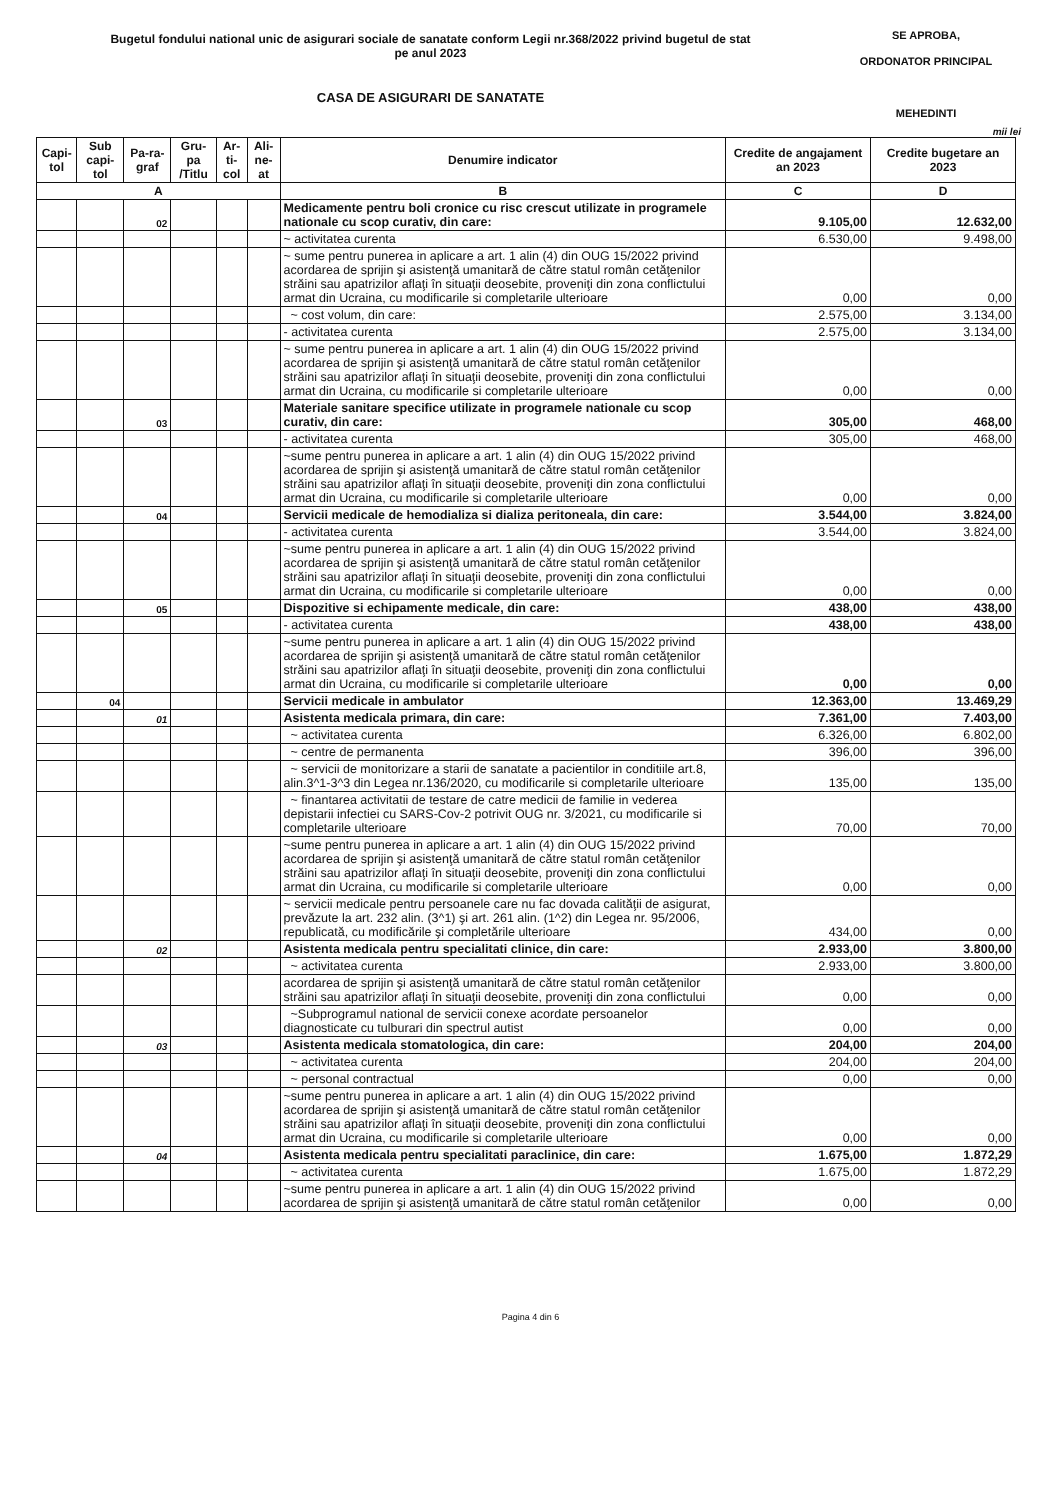Bugetul fondului national unic de asigurari sociale de sanatate conform Legii nr.368/2022 privind bugetul de stat
pe anul 2023
CASA DE ASIGURARI DE SANATATE
SE APROBA,
ORDONATOR PRINCIPAL
MEHEDINTI
mii lei
| Capi-tol | Sub capi-tol | Pa-ra-graf | Gru-pa /Titlu | Ar-ti-col | Ali-ne-at | Denumire indicator | Credite de angajament an 2023 | Credite bugetare an 2023 |
| --- | --- | --- | --- | --- | --- | --- | --- | --- |
| A | | | | | | B | C | D |
| | | 02 | | | | Medicamente pentru boli cronice cu risc crescut utilizate in programele nationale cu scop curativ, din care: | 9.105,00 | 12.632,00 |
| | | | | | | ~ activitatea curenta | 6.530,00 | 9.498,00 |
| | | | | | | ~ sume pentru punerea in aplicare a art. 1 alin (4) din OUG 15/2022 privind acordarea de sprijin şi asistenţă umanitară de către statul român cetăţenilor străini sau apatrizilor aflaţi în situaţii deosebite, proveniţi din zona conflictului armat din Ucraina, cu modificarile si completarile ulterioare | 0,00 | 0,00 |
| | | | | | | ~ cost volum, din care: | 2.575,00 | 3.134,00 |
| | | | | | | - activitatea curenta | 2.575,00 | 3.134,00 |
| | | | | | | ~ sume pentru punerea in aplicare a art. 1 alin (4) din OUG 15/2022 privind acordarea de sprijin şi asistenţă umanitară de către statul român cetăţenilor străini sau apatrizilor aflaţi în situaţii deosebite, proveniţi din zona conflictului armat din Ucraina, cu modificarile si completarile ulterioare | 0,00 | 0,00 |
| | | 03 | | | | Materiale sanitare specifice utilizate in programele nationale cu scop curativ, din care: | 305,00 | 468,00 |
| | | | | | | - activitatea curenta | 305,00 | 468,00 |
| | | | | | | ~sume pentru punerea in aplicare a art. 1 alin (4) din OUG 15/2022 privind acordarea de sprijin şi asistenţă umanitară de către statul român cetăţenilor străini sau apatrizilor aflaţi în situaţii deosebite, proveniţi din zona conflictului armat din Ucraina, cu modificarile si completarile ulterioare | 0,00 | 0,00 |
| | | 04 | | | | Servicii medicale de hemodializa si dializa peritoneala, din care: | 3.544,00 | 3.824,00 |
| | | | | | | - activitatea curenta | 3.544,00 | 3.824,00 |
| | | | | | | ~sume pentru punerea in aplicare a art. 1 alin (4) din OUG 15/2022 privind acordarea de sprijin şi asistenţă umanitară de către statul român cetăţenilor străini sau apatrizilor aflaţi în situaţii deosebite, proveniţi din zona conflictului armat din Ucraina, cu modificarile si completarile ulterioare | 0,00 | 0,00 |
| | | 05 | | | | Dispozitive si echipamente medicale, din care: | 438,00 | 438,00 |
| | | | | | | - activitatea curenta | 438,00 | 438,00 |
| | | | | | | ~sume pentru punerea in aplicare a art. 1 alin (4) din OUG 15/2022 privind acordarea de sprijin şi asistenţă umanitară de către statul român cetăţenilor străini sau apatrizilor aflaţi în situaţii deosebite, proveniţi din zona conflictului armat din Ucraina, cu modificarile si completarile ulterioare | 0,00 | 0,00 |
| | 04 | | | | | Servicii medicale in ambulator | 12.363,00 | 13.469,29 |
| | | 01 | | | | Asistenta medicala primara, din care: | 7.361,00 | 7.403,00 |
| | | | | | | ~ activitatea curenta | 6.326,00 | 6.802,00 |
| | | | | | | ~ centre de permanenta | 396,00 | 396,00 |
| | | | | | | ~ servicii de monitorizare a starii de sanatate a pacientilor in conditiile art.8, alin.3^1-3^3 din Legea nr.136/2020, cu modificarile si completarile ulterioare | 135,00 | 135,00 |
| | | | | | | ~ finantarea activitatii de testare de catre medicii de familie in vederea depistarii infectiei cu SARS-Cov-2 potrivit OUG nr. 3/2021, cu modificarile si completarile ulterioare | 70,00 | 70,00 |
| | | | | | | ~sume pentru punerea in aplicare a art. 1 alin (4) din OUG 15/2022 privind acordarea de sprijin şi asistenţă umanitară de către statul român cetăţenilor străini sau apatrizilor aflaţi în situaţii deosebite, proveniţi din zona conflictului armat din Ucraina, cu modificarile si completarile ulterioare | 0,00 | 0,00 |
| | | | | | | ~ servicii medicale pentru persoanele care nu fac dovada calităţii de asigurat, prevăzute la art. 232 alin. (3^1) şi art. 261 alin. (1^2) din Legea nr. 95/2006, republicată, cu modificările şi completările ulterioare | 434,00 | 0,00 |
| | | 02 | | | | Asistenta medicala pentru specialitati clinice, din care: | 2.933,00 | 3.800,00 |
| | | | | | | ~ activitatea curenta | 2.933,00 | 3.800,00 |
| | | | | | | acordarea de sprijin şi asistenţă umanitară de către statul român cetăţenilor străini sau apatrizilor aflaţi în situaţii deosebite, proveniţi din zona conflictului | 0,00 | 0,00 |
| | | | | | | ~Subprogramul national de servicii conexe acordate persoanelor diagnosticate cu tulburari din spectrul autist | 0,00 | 0,00 |
| | | 03 | | | | Asistenta medicala stomatologica, din care: | 204,00 | 204,00 |
| | | | | | | ~ activitatea curenta | 204,00 | 204,00 |
| | | | | | | ~ personal contractual | 0,00 | 0,00 |
| | | | | | | ~sume pentru punerea in aplicare a art. 1 alin (4) din OUG 15/2022 privind acordarea de sprijin şi asistenţă umanitară de către statul român cetăţenilor străini sau apatrizilor aflaţi în situaţii deosebite, proveniţi din zona conflictului armat din Ucraina, cu modificarile si completarile ulterioare | 0,00 | 0,00 |
| | | 04 | | | | Asistenta medicala pentru specialitati paraclinice, din care: | 1.675,00 | 1.872,29 |
| | | | | | | ~ activitatea curenta | 1.675,00 | 1.872,29 |
| | | | | | | ~sume pentru punerea in aplicare a art. 1 alin (4) din OUG 15/2022 privind acordarea de sprijin şi asistenţă umanitară de către statul român cetăţenilor | 0,00 | 0,00 |
Pagina 4 din 6